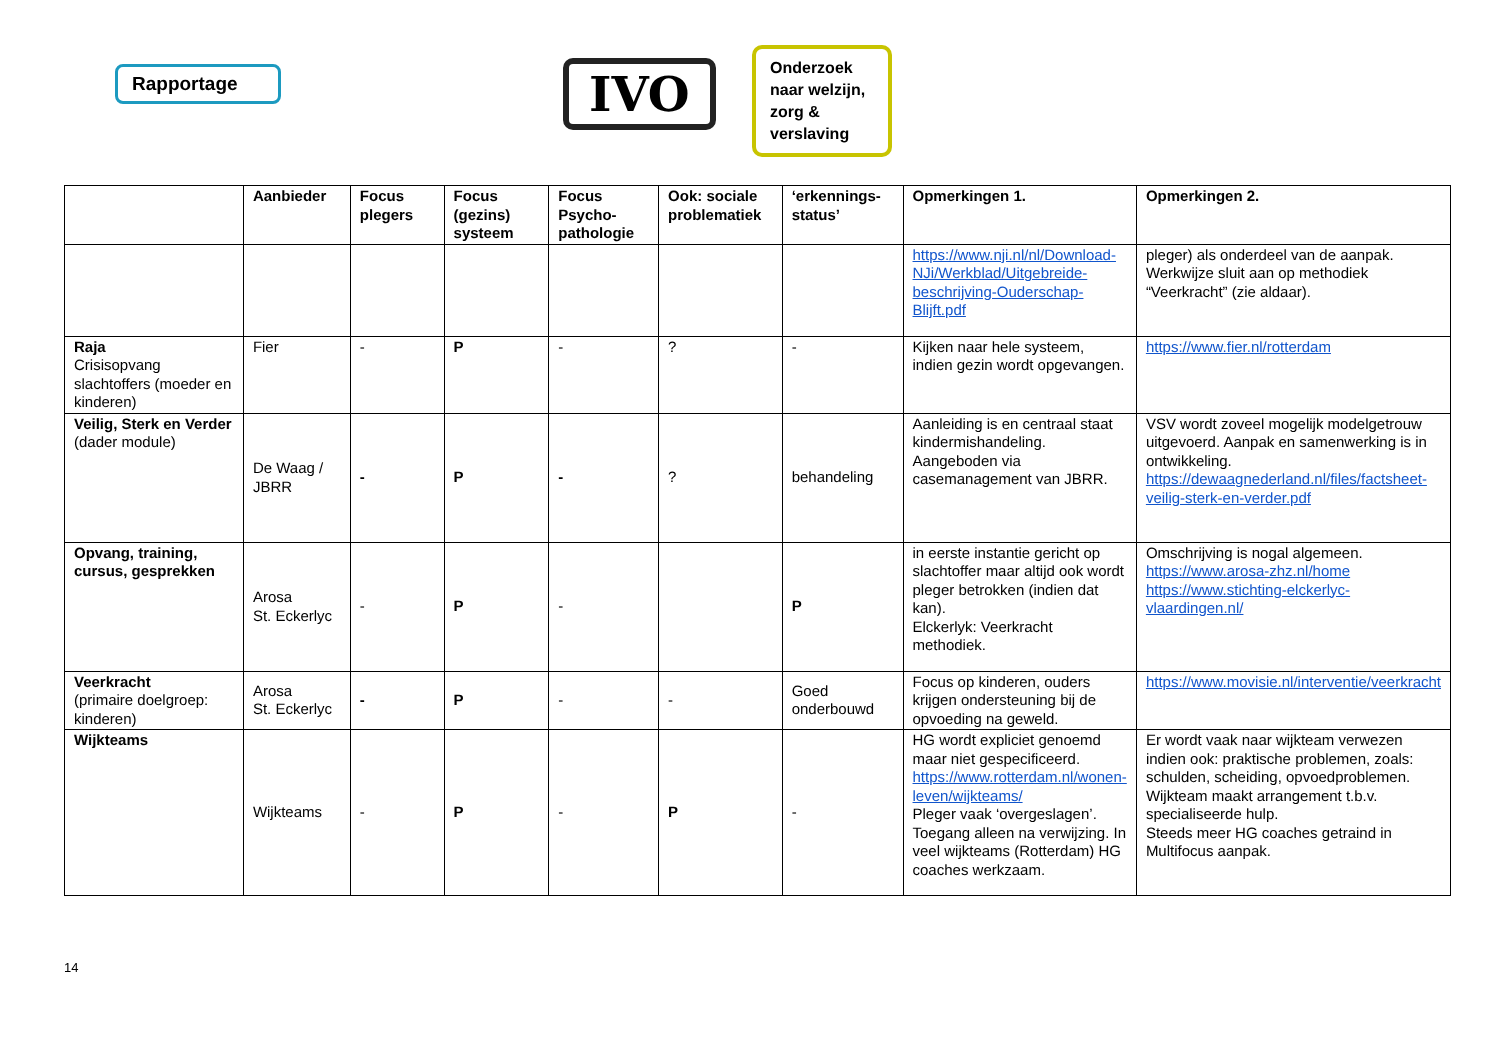Rapportage IVO
Onderzoek naar welzijn, zorg & verslaving
| | Aanbieder | Focus plegers | Focus (gezins) systeem | Focus Psycho-pathologie | Ook: sociale problematiek | ‘erkennings-status’ | Opmerkingen 1. | Opmerkingen 2. |
| --- | --- | --- | --- | --- | --- | --- | --- | --- |
| | | | | | | | https://www.nji.nl/nl/Download-NJi/Werkblad/Uitgebreide-beschrijving-Ouderschap-Blijft.pdf | pleger) als onderdeel van de aanpak. Werkwijze sluit aan op methodiek “Veerkracht” (zie aldaar). |
| Raja Crisisopvang slachtoffers (moeder en kinderen) | Fier | - | P | - | ? | - | Kijken naar hele systeem, indien gezin wordt opgevangen. | https://www.fier.nl/rotterdam |
| Veilig, Sterk en Verder (dader module) | De Waag / JBRR | - | P | - | ? | behandeling | Aanleiding is en centraal staat kindermishandeling. Aangeboden via casemanagement van JBRR. | VSV wordt zoveel mogelijk modelgetrouw uitgevoerd. Aanpak en samenwerking is in ontwikkeling. https://dewaagnederland.nl/files/factsheet-veilig-sterk-en-verder.pdf |
| Opvang, training, cursus, gesprekken | Arosa St. Eckerlyc | - | P | - | | P | in eerste instantie gericht op slachtoffer maar altijd ook wordt pleger betrokken (indien dat kan). Elckerlyk: Veerkracht methodiek. | Omschrijving is nogal algemeen. https://www.arosa-zhz.nl/home https://www.stichting-elckerlyc-vlaardingen.nl/ |
| Veerkracht (primaire doelgroep: kinderen) | Arosa St. Eckerlyc | - | P | - | - | Goed onderbouwd | Focus op kinderen, ouders krijgen ondersteuning bij de opvoeding na geweld. | https://www.movisie.nl/interventie/veerkracht |
| Wijkteams | Wijkteams | - | P | - | P | - | HG wordt expliciet genoemd maar niet gespecificeerd. https://www.rotterdam.nl/wonen-leven/wijkteams/ Pleger vaak ‘overgeslagen’. Toegang alleen na verwijzing. In veel wijkteams (Rotterdam) HG coaches werkzaam. | Er wordt vaak naar wijkteam verwezen indien ook: praktische problemen, zoals: schulden, scheiding, opvoedproblemen. Wijkteam maakt arrangement t.b.v. specialiseerde hulp. Steeds meer HG coaches getraind in Multifocus aanpak. |
14